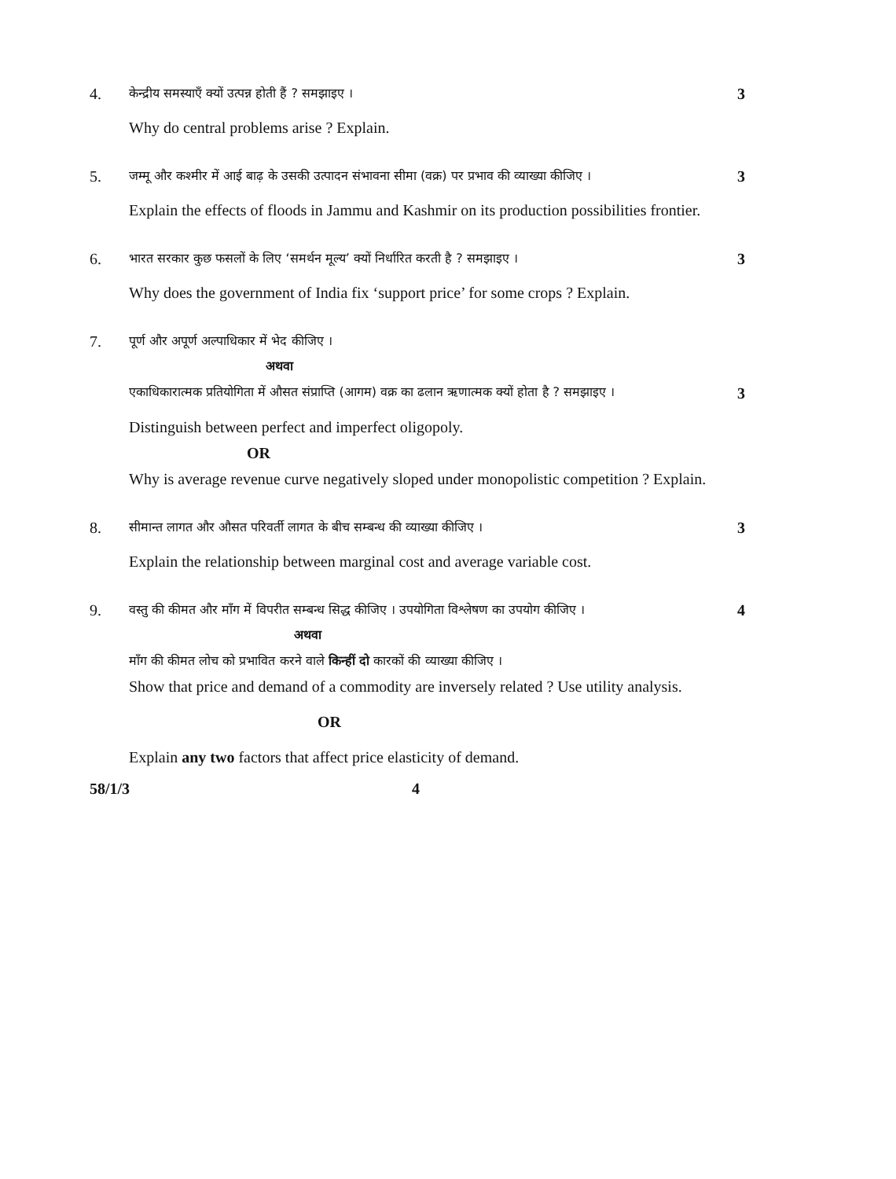4. केन्द्रीय समस्याएँ क्यों उत्पन्न होती हैं ? समझाइए । 3
Why do central problems arise ? Explain.
5. जम्मू और कश्मीर में आई बाढ़ के उसकी उत्पादन संभावना सीमा (वक्र) पर प्रभाव की व्याख्या कीजिए । 3
Explain the effects of floods in Jammu and Kashmir on its production possibilities frontier.
6. भारत सरकार कुछ फसलों के लिए ‘समर्थन मूल्य’ क्यों निर्धारित करती है ? समझाइए । 3
Why does the government of India fix ‘support price’ for some crops ? Explain.
7. पूर्ण और अपूर्ण अल्पाधिकार में भेद कीजिए ।
अथवा
एकाधिकारात्मक प्रतियोगिता में औसत संप्राप्ति (आगम) वक्र का ढलान ऋणात्मक क्यों होता है ? समझाइए । 3
Distinguish between perfect and imperfect oligopoly.
OR
Why is average revenue curve negatively sloped under monopolistic competition ? Explain.
8. सीमान्त लागत और औसत परिवर्ती लागत के बीच सम्बन्ध की व्याख्या कीजिए । 3
Explain the relationship between marginal cost and average variable cost.
9. वस्तु की कीमत और माँग में विपरीत सम्बन्ध सिद्ध कीजिए । उपयोगिता विश्लेषण का उपयोग कीजिए । 4
अथवा
माँग की कीमत लोच को प्रभावित करने वाले किन्हीं दो कारकों की व्याख्या कीजिए ।
Show that price and demand of a commodity are inversely related ? Use utility analysis.
OR
Explain any two factors that affect price elasticity of demand.
58/1/3 4